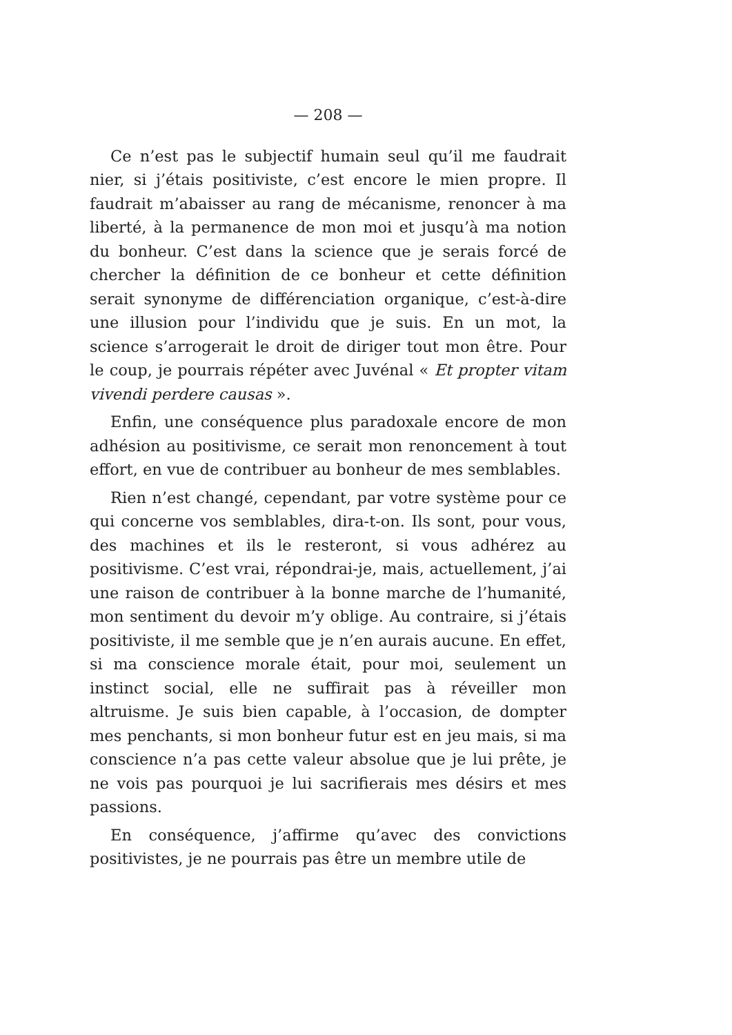— 208 —
Ce n’est pas le subjectif humain seul qu’il me faudrait nier, si j’étais positiviste, c’est encore le mien propre. Il faudrait m’abaisser au rang de mécanisme, renoncer à ma liberté, à la permanence de mon moi et jusqu’à ma notion du bonheur. C’est dans la science que je serais forcé de chercher la définition de ce bonheur et cette définition serait synonyme de différenciation organique, c’est-à-dire une illusion pour l’individu que je suis. En un mot, la science s’arrogerait le droit de diriger tout mon être. Pour le coup, je pourrais répéter avec Juvénal « Et propter vitam vivendi perdere causas ».
Enfin, une conséquence plus paradoxale encore de mon adhésion au positivisme, ce serait mon renoncement à tout effort, en vue de contribuer au bonheur de mes semblables.
Rien n’est changé, cependant, par votre système pour ce qui concerne vos semblables, dira-t-on. Ils sont, pour vous, des machines et ils le resteront, si vous adhérez au positivisme. C’est vrai, répondrai-je, mais, actuellement, j’ai une raison de contribuer à la bonne marche de l’humanité, mon sentiment du devoir m’y oblige. Au contraire, si j’étais positiviste, il me semble que je n’en aurais aucune. En effet, si ma conscience morale était, pour moi, seulement un instinct social, elle ne suffirait pas à réveiller mon altruisme. Je suis bien capable, à l’occasion, de dompter mes penchants, si mon bonheur futur est en jeu mais, si ma conscience n’a pas cette valeur absolue que je lui prête, je ne vois pas pourquoi je lui sacrifierais mes désirs et mes passions.
En conséquence, j’affirme qu’avec des convictions positivistes, je ne pourrais pas être un membre utile de